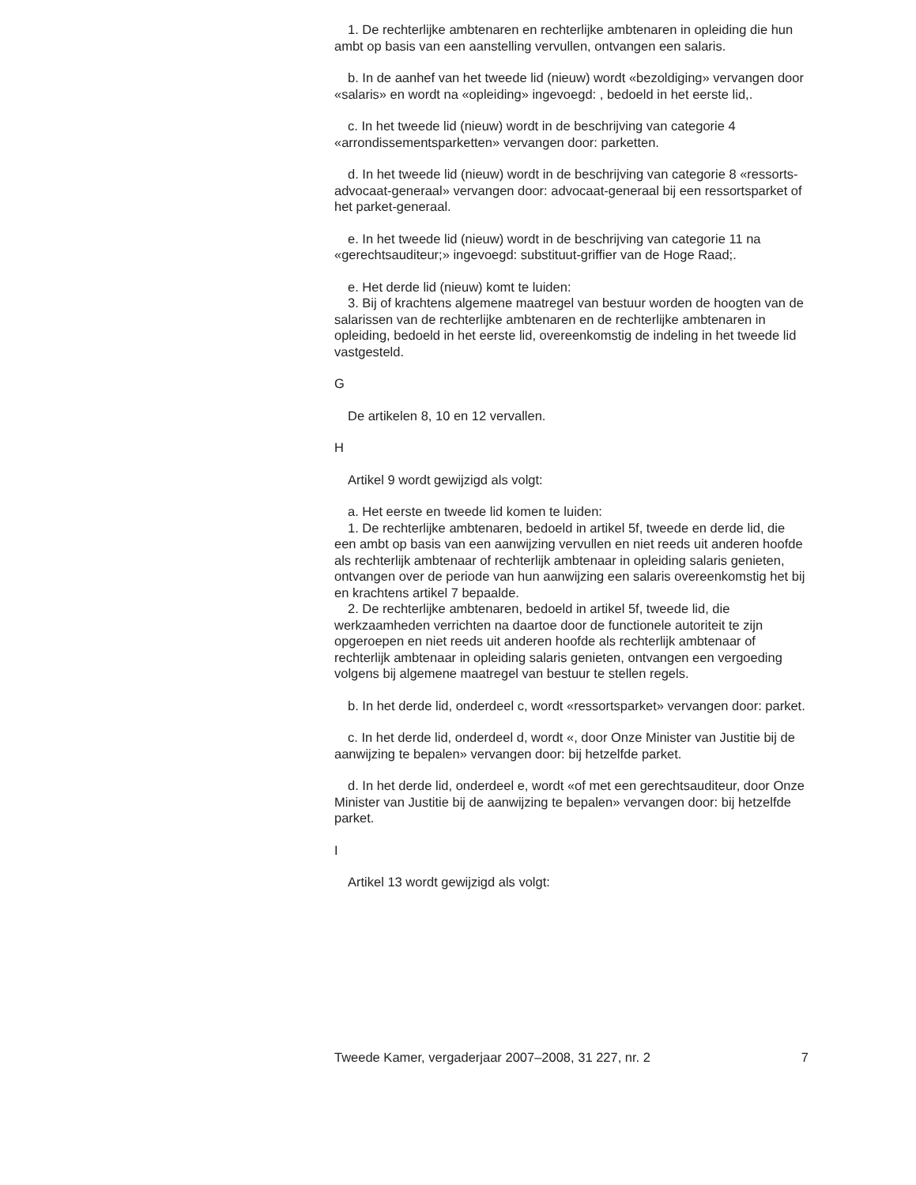1. De rechterlijke ambtenaren en rechterlijke ambtenaren in opleiding die hun ambt op basis van een aanstelling vervullen, ontvangen een salaris.
b. In de aanhef van het tweede lid (nieuw) wordt «bezoldiging» vervangen door «salaris» en wordt na «opleiding» ingevoegd: , bedoeld in het eerste lid,.
c. In het tweede lid (nieuw) wordt in de beschrijving van categorie 4 «arrondissementsparketten» vervangen door: parketten.
d. In het tweede lid (nieuw) wordt in de beschrijving van categorie 8 «ressorts-advocaat-generaal» vervangen door: advocaat-generaal bij een ressortsparket of het parket-generaal.
e. In het tweede lid (nieuw) wordt in de beschrijving van categorie 11 na «gerechtsauditeur;» ingevoegd: substituut-griffier van de Hoge Raad;.
e. Het derde lid (nieuw) komt te luiden:
3. Bij of krachtens algemene maatregel van bestuur worden de hoogten van de salarissen van de rechterlijke ambtenaren en de rechterlijke ambtenaren in opleiding, bedoeld in het eerste lid, overeenkomstig de indeling in het tweede lid vastgesteld.
G
De artikelen 8, 10 en 12 vervallen.
H
Artikel 9 wordt gewijzigd als volgt:
a. Het eerste en tweede lid komen te luiden:
1. De rechterlijke ambtenaren, bedoeld in artikel 5f, tweede en derde lid, die een ambt op basis van een aanwijzing vervullen en niet reeds uit anderen hoofde als rechterlijk ambtenaar of rechterlijk ambtenaar in opleiding salaris genieten, ontvangen over de periode van hun aanwijzing een salaris overeenkomstig het bij en krachtens artikel 7 bepaalde.
2. De rechterlijke ambtenaren, bedoeld in artikel 5f, tweede lid, die werkzaamheden verrichten na daartoe door de functionele autoriteit te zijn opgeroepen en niet reeds uit anderen hoofde als rechterlijk ambtenaar of rechterlijk ambtenaar in opleiding salaris genieten, ontvangen een vergoeding volgens bij algemene maatregel van bestuur te stellen regels.
b. In het derde lid, onderdeel c, wordt «ressortsparket» vervangen door: parket.
c. In het derde lid, onderdeel d, wordt «, door Onze Minister van Justitie bij de aanwijzing te bepalen» vervangen door: bij hetzelfde parket.
d. In het derde lid, onderdeel e, wordt «of met een gerechtsauditeur, door Onze Minister van Justitie bij de aanwijzing te bepalen» vervangen door: bij hetzelfde parket.
I
Artikel 13 wordt gewijzigd als volgt:
Tweede Kamer, vergaderjaar 2007–2008, 31 227, nr. 2 7